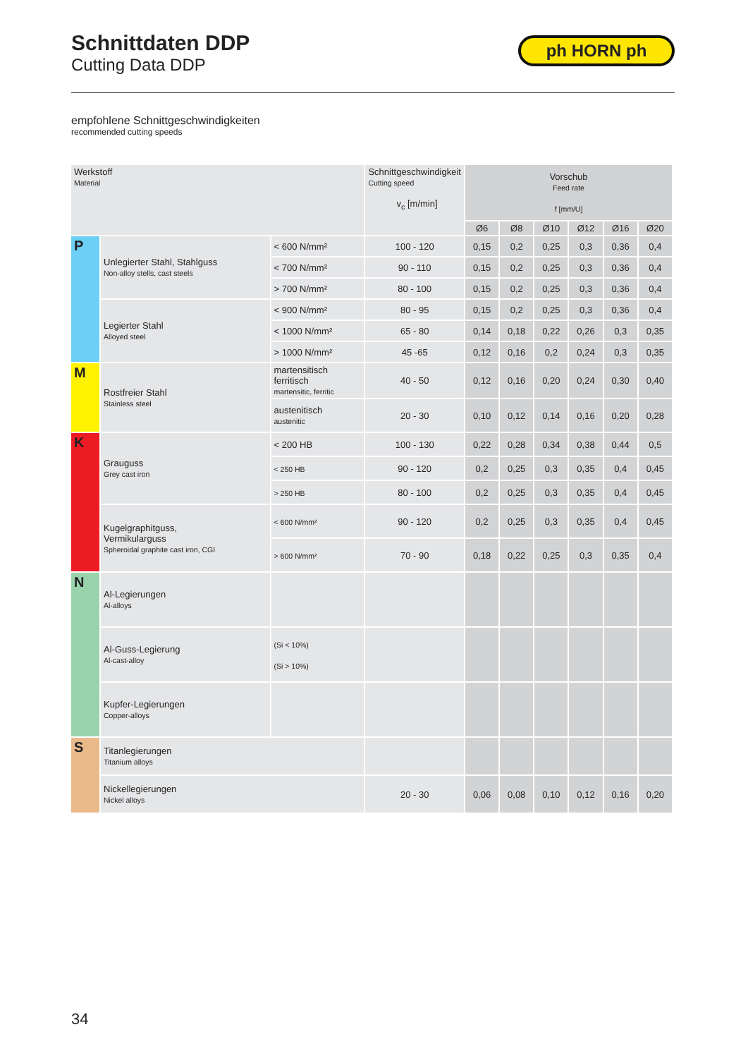Schnittdaten DDP
Cutting Data DDP
ph HORN ph
empfohlene Schnittgeschwindigkeiten
recommended cutting speeds
| Werkstoff Material | | | Schnittgeschwindigkeit Cutting speed v<sub>c</sub> [m/min] | Vorschub Feed rate f [mm/U] | | | | | |
| --- | --- | --- | --- | --- | --- | --- | --- | --- | --- |
| | | | | Ø6 | Ø8 | Ø10 | Ø12 | Ø16 | Ø20 |
| P | Unlegierter Stahl, Stahlguss Non-alloy stells, cast steels | < 600 N/mm² | 100 - 120 | 0,15 | 0,2 | 0,25 | 0,3 | 0,36 | 0,4 |
| | | < 700 N/mm² | 90 - 110 | 0,15 | 0,2 | 0,25 | 0,3 | 0,36 | 0,4 |
| | | > 700 N/mm² | 80 - 100 | 0,15 | 0,2 | 0,25 | 0,3 | 0,36 | 0,4 |
| | Legierter Stahl Alloyed steel | < 900 N/mm² | 80 - 95 | 0,15 | 0,2 | 0,25 | 0,3 | 0,36 | 0,4 |
| | | < 1000 N/mm² | 65 - 80 | 0,14 | 0,18 | 0,22 | 0,26 | 0,3 | 0,35 |
| | | > 1000 N/mm² | 45 -65 | 0,12 | 0,16 | 0,2 | 0,24 | 0,3 | 0,35 |
| M | Rostfreier Stahl Stainless steel | martensitisch ferritisch martensitic, ferritic | 40 - 50 | 0,12 | 0,16 | 0,20 | 0,24 | 0,30 | 0,40 |
| | | austenitisch austenitic | 20 - 30 | 0,10 | 0,12 | 0,14 | 0,16 | 0,20 | 0,28 |
| K | Grauguss Grey cast iron | < 200 HB | 100 - 130 | 0,22 | 0,28 | 0,34 | 0,38 | 0,44 | 0,5 |
| | | < 250 HB | 90 - 120 | 0,2 | 0,25 | 0,3 | 0,35 | 0,4 | 0,45 |
| | | > 250 HB | 80 - 100 | 0,2 | 0,25 | 0,3 | 0,35 | 0,4 | 0,45 |
| | Kugelgraphitguss, Vermikularguss Spheroidal graphite cast iron, CGI | < 600 N/mm² | 90 - 120 | 0,2 | 0,25 | 0,3 | 0,35 | 0,4 | 0,45 |
| | | > 600 N/mm² | 70 - 90 | 0,18 | 0,22 | 0,25 | 0,3 | 0,35 | 0,4 |
| N | Al-Legierungen Al-alloys | | | | | | | | |
| | Al-Guss-Legierung Al-cast-alloy | (Si < 10%) (Si > 10%) | | | | | | | |
| | Kupfer-Legierungen Copper-alloys | | | | | | | | |
| S | Titanlegierungen Titanium alloys | | | | | | | | |
| | Nickellegierungen Nickel alloys | | 20 - 30 | 0,06 | 0,08 | 0,10 | 0,12 | 0,16 | 0,20 |
34